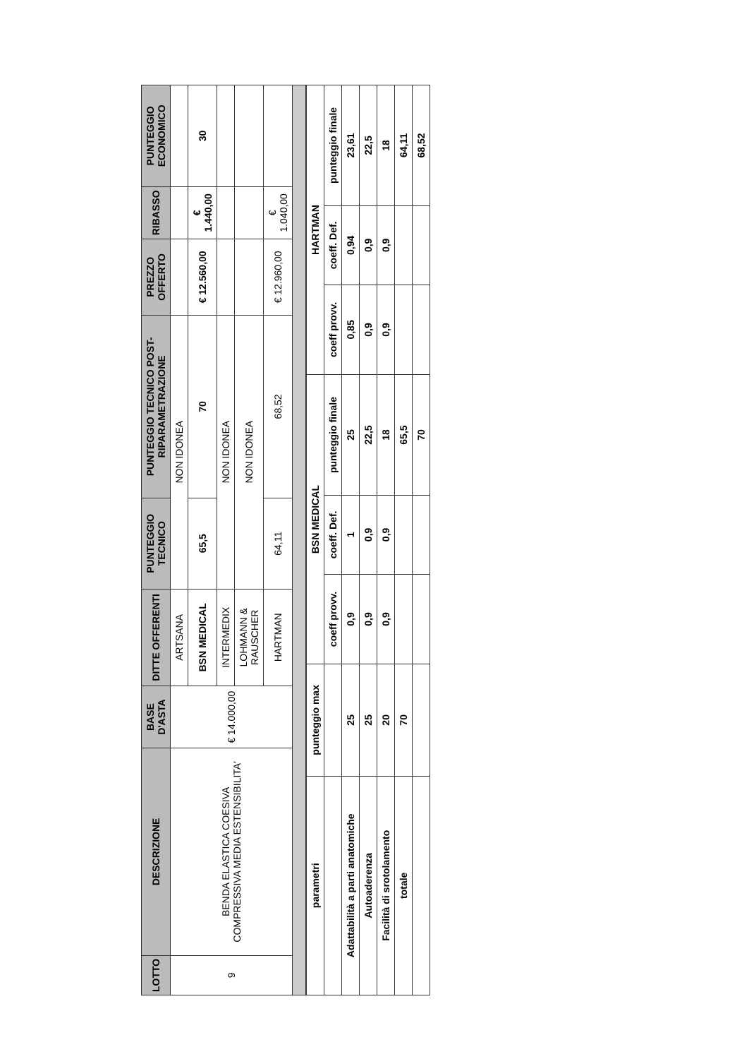| LOTTO | DESCRIZIONE | BASE D'ASTA | DITTE OFFERENTI | PUNTEGGIO TECNICO | PUNTEGGIO TECNICO POST-RIPARAMETRAZIONE | PREZZO OFFERTO | RIBASSO | PUNTEGGIO ECONOMICO |
| --- | --- | --- | --- | --- | --- | --- | --- | --- |
| 9 | BENDA ELASTICA COESIVA COMPRESSIVA MEDIA ESTENSIBILITA' | € 14.000,00 | ARTSANA | NON IDONEA | | | | |
| | | | BSN MEDICAL | 65,5 | 70 | € 12.560,00 | € 1.440,00 | 30 |
| | | | INTERMEDIX | NON IDONEA | | | | |
| | | | LOHMANN & RAUSCHER | NON IDONEA | | | | |
| | | | HARTMAN | 64,11 | 68,52 | € 12.960,00 | € 1.040,00 | |
| parametri | punteggio max | BSN MEDICAL | | | HARTMAN | | |
| | | coeff provv. | coeff. Def. | punteggio finale | coeff provv. | coeff. Def. | punteggio finale |
| Adattabilità a parti anatomiche | 25 | 0,9 | 1 | 25 | 0,85 | 0,94 | 23,61 |
| Autoaderenza | 25 | 0,9 | 0,9 | 22,5 | 0,9 | 0,9 | 22,5 |
| Facilità di srotolamento | 20 | 0,9 | 0,9 | 18 | 0,9 | 0,9 | 18 |
| totale | 70 | | | 65,5 | | | 64,11 |
| | | | | 70 | | | 68,52 |